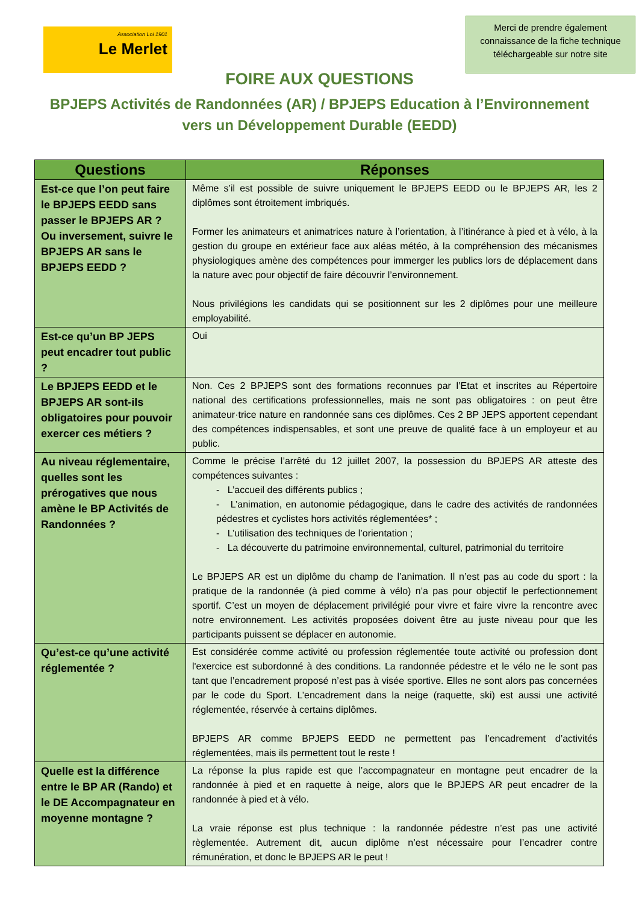Association Loi 1901
Le Merlet
Merci de prendre également connaissance de la fiche technique téléchargeable sur notre site
FOIRE AUX QUESTIONS
BPJEPS Activités de Randonnées (AR) / BPJEPS Education à l’Environnement vers un Développement Durable (EEDD)
| Questions | Réponses |
| --- | --- |
| Est-ce que l’on peut faire le BPJEPS EEDD sans passer le BPJEPS AR ? Ou inversement, suivre le BPJEPS AR sans le BPJEPS EEDD ? | Même s’il est possible de suivre uniquement le BPJEPS EEDD ou le BPJEPS AR, les 2 diplômes sont étroitement imbriqués. Former les animateurs et animatrices nature à l’orientation, à l’itinérance à pied et à vélo, à la gestion du groupe en extérieur face aux aléas météo, à la compréhension des mécanismes physiologiques amène des compétences pour immerger les publics lors de déplacement dans la nature avec pour objectif de faire découvrir l’environnement. Nous privilégions les candidats qui se positionnent sur les 2 diplômes pour une meilleure employabilité. |
| Est-ce qu’un BP JEPS peut encadrer tout public ? | Oui |
| Le BPJEPS EEDD et le BPJEPS AR sont-ils obligatoires pour pouvoir exercer ces métiers ? | Non. Ces 2 BPJEPS sont des formations reconnues par l’Etat et inscrites au Répertoire national des certifications professionnelles, mais ne sont pas obligatoires : on peut être animateur·trice nature en randonnée sans ces diplômes. Ces 2 BP JEPS apportent cependant des compétences indispensables, et sont une preuve de qualité face à un employeur et au public. |
| Au niveau réglementaire, quelles sont les prérogatives que nous amène le BP Activités de Randonnées ? | Comme le précise l’arrêté du 12 juillet 2007, la possession du BPJEPS AR atteste des compétences suivantes : - L’accueil des différents publics ; - L’animation, en autonomie pédagogique, dans le cadre des activités de randonnées pédestres et cyclistes hors activités réglementées* ; - L’utilisation des techniques de l’orientation ; - La découverte du patrimoine environnemental, culturel, patrimonial du territoire Le BPJEPS AR est un diplôme du champ de l’animation. Il n’est pas au code du sport : la pratique de la randonnée (à pied comme à vélo) n’a pas pour objectif le perfectionnement sportif. C’est un moyen de déplacement privilégié pour vivre et faire vivre la rencontre avec notre environnement. Les activités proposées doivent être au juste niveau pour que les participants puissent se déplacer en autonomie. |
| Qu’est-ce qu’une activité réglementée ? | Est considérée comme activité ou profession réglementée toute activité ou profession dont l'exercice est subordonné à des conditions. La randonnée pédestre et le vélo ne le sont pas tant que l’encadrement proposé n’est pas à visée sportive. Elles ne sont alors pas concernées par le code du Sport. L’encadrement dans la neige (raquette, ski) est aussi une activité réglementée, réservée à certains diplômes. BPJEPS AR comme BPJEPS EEDD ne permettent pas l’encadrement d’activités réglementées, mais ils permettent tout le reste ! |
| Quelle est la différence entre le BP AR (Rando) et le DE Accompagnateur en moyenne montagne ? | La réponse la plus rapide est que l’accompagnateur en montagne peut encadrer de la randonnée à pied et en raquette à neige, alors que le BPJEPS AR peut encadrer de la randonnée à pied et à vélo. La vraie réponse est plus technique : la randonnée pédestre n’est pas une activité règlementée. Autrement dit, aucun diplôme n’est nécessaire pour l’encadrer contre rémunération, et donc le BPJEPS AR le peut ! |